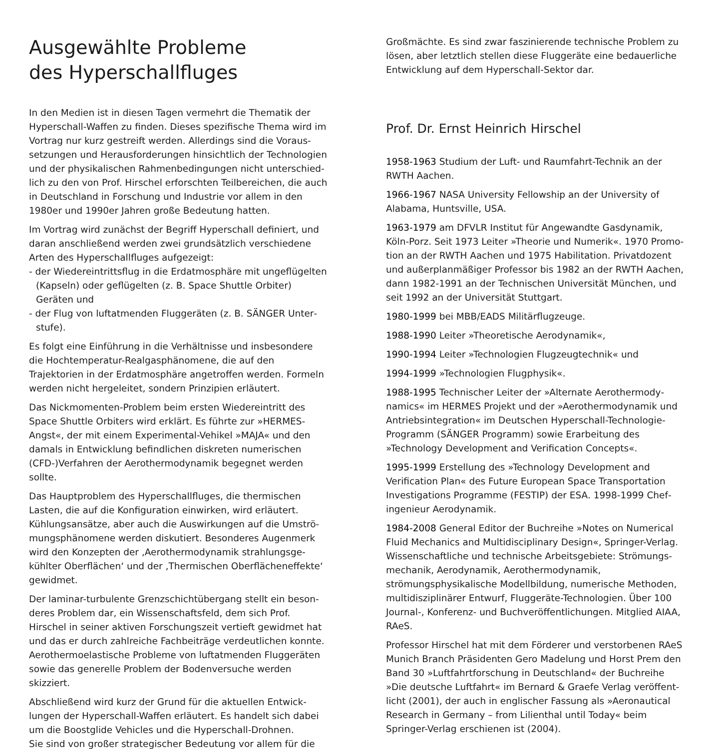Ausgewählte Probleme
des Hyperschallfluges
In den Medien ist in diesen Tagen vermehrt die Thematik der Hyperschall-Waffen zu finden. Dieses spezifische Thema wird im Vortrag nur kurz gestreift werden. Allerdings sind die Voraus­setzungen und Herausforderungen hinsichtlich der Technologien und der physikalischen Rahmenbedingungen nicht unterschied­lich zu den von Prof. Hirschel erforschten Teilbereichen, die auch in Deutschland in Forschung und Industrie vor allem in den 1980er und 1990er Jahren große Bedeutung hatten.
Im Vortrag wird zunächst der Begriff Hyperschall definiert, und daran anschließend werden zwei grundsätzlich verschiedene Arten des Hyperschallfluges aufgezeigt:
- der Wiedereintrittsflug in die Erdatmosphäre mit ungeflügelten (Kapseln) oder geflügelten (z. B. Space Shuttle Orbiter) Geräten und
- der Flug von luftatmenden Fluggeräten (z. B. SÄNGER Unter­stufe).
Es folgt eine Einführung in die Verhältnisse und insbesondere die Hochtemperatur-Realgasphänomene, die auf den Trajektorien in der Erdatmosphäre angetroffen werden. Formeln werden nicht hergeleitet, sondern Prinzipien erläutert.
Das Nickmomenten-Problem beim ersten Wiedereintritt des Space Shuttle Orbiters wird erklärt. Es führte zur »HERMES-Angst«, der mit einem Experimental-Vehikel »MAJA« und den damals in Entwicklung befindlichen diskreten numerischen (CFD-)Verfahren der Aerothermodynamik begegnet werden sollte.
Das Hauptproblem des Hyperschallfluges, die thermischen Lasten, die auf die Konfiguration einwirken, wird erläutert. Kühlungsansätze, aber auch die Auswirkungen auf die Umströ­mungsphänomene werden diskutiert. Besonderes Augenmerk wird den Konzepten der ‚Aerothermodynamik strahlungsge­kühlter Oberflächen‘ und der ‚Thermischen Oberflächeneffekte‘ gewidmet.
Der laminar-turbulente Grenzschichtübergang stellt ein beson­deres Problem dar, ein Wissenschaftsfeld, dem sich Prof. Hirschel in seiner aktiven Forschungszeit vertieft gewidmet hat und das er durch zahlreiche Fachbeiträge verdeutlichen konnte. Aerother­moelastische Probleme von luftatmenden Fluggeräten sowie das generelle Problem der Bodenversuche werden skizziert.
Abschließend wird kurz der Grund für die aktuellen Entwick­lungen der Hyperschall-Waffen erläutert. Es handelt sich dabei um die Boostglide Vehicles und die Hyperschall-Drohnen.
Sie sind von großer strategischer Bedeutung vor allem für die
Großmächte. Es sind zwar faszinierende technische Problem zu lösen, aber letztlich stellen diese Fluggeräte eine bedauerliche Entwicklung auf dem Hyperschall-Sektor dar.
Prof. Dr. Ernst Heinrich Hirschel
1958-1963 Studium der Luft- und Raumfahrt-Technik an der RWTH Aachen.
1966-1967 NASA University Fellowship an der University of Alabama, Huntsville, USA.
1963-1979 am DFVLR Institut für Angewandte Gasdynamik, Köln-Porz. Seit 1973 Leiter »Theorie und Numerik«. 1970 Promo­tion an der RWTH Aachen und 1975 Habilitation. Privatdozent und außerplanmäßiger Professor bis 1982 an der RWTH Aachen, dann 1982-1991 an der Technischen Universität München, und seit 1992 an der Universität Stuttgart.
1980-1999 bei MBB/EADS Militärflugzeuge.
1988-1990 Leiter »Theoretische Aerodynamik«,
1990-1994 Leiter »Technologien Flugzeugtechnik« und
1994-1999 »Technologien Flugphysik«.
1988-1995 Technischer Leiter der »Alternate Aerothermody­namics« im HERMES Projekt und der »Aerothermodynamik und Antriebsintegration« im Deutschen Hyperschall-Technologie-Programm (SÄNGER Programm) sowie Erarbeitung des »Technology Development and Verification Concepts«.
1995-1999 Erstellung des »Technology Development and Verification Plan« des Future European Space Transportation Investigations Programme (FESTIP) der ESA. 1998-1999 Chef­ingenieur Aerodynamik.
1984-2008 General Editor der Buchreihe »Notes on Numerical Fluid Mechanics and Multidisciplinary Design«, Springer-Verlag. Wissenschaftliche und technische Arbeitsgebiete: Strömungs­mechanik, Aerodynamik, Aerothermodynamik, strömungsphysika­lische Modellbildung, numerische Methoden, multidisziplinärer Entwurf, Fluggeräte-Technologien. Über 100 Journal-, Konferenz- und Buchveröffentlichungen. Mitglied AIAA, RAeS.
Professor Hirschel hat mit dem Förderer und verstorbenen RAeS Munich Branch Präsidenten Gero Madelung und Horst Prem den Band 30 »Luftfahrtforschung in Deutschland« der Buchreihe »Die deutsche Luftfahrt« im Bernard & Graefe Verlag veröffent­licht (2001), der auch in englischer Fassung als »Aeronautical Research in Germany – from Lilienthal until Today« beim Springer-Verlag erschienen ist (2004).